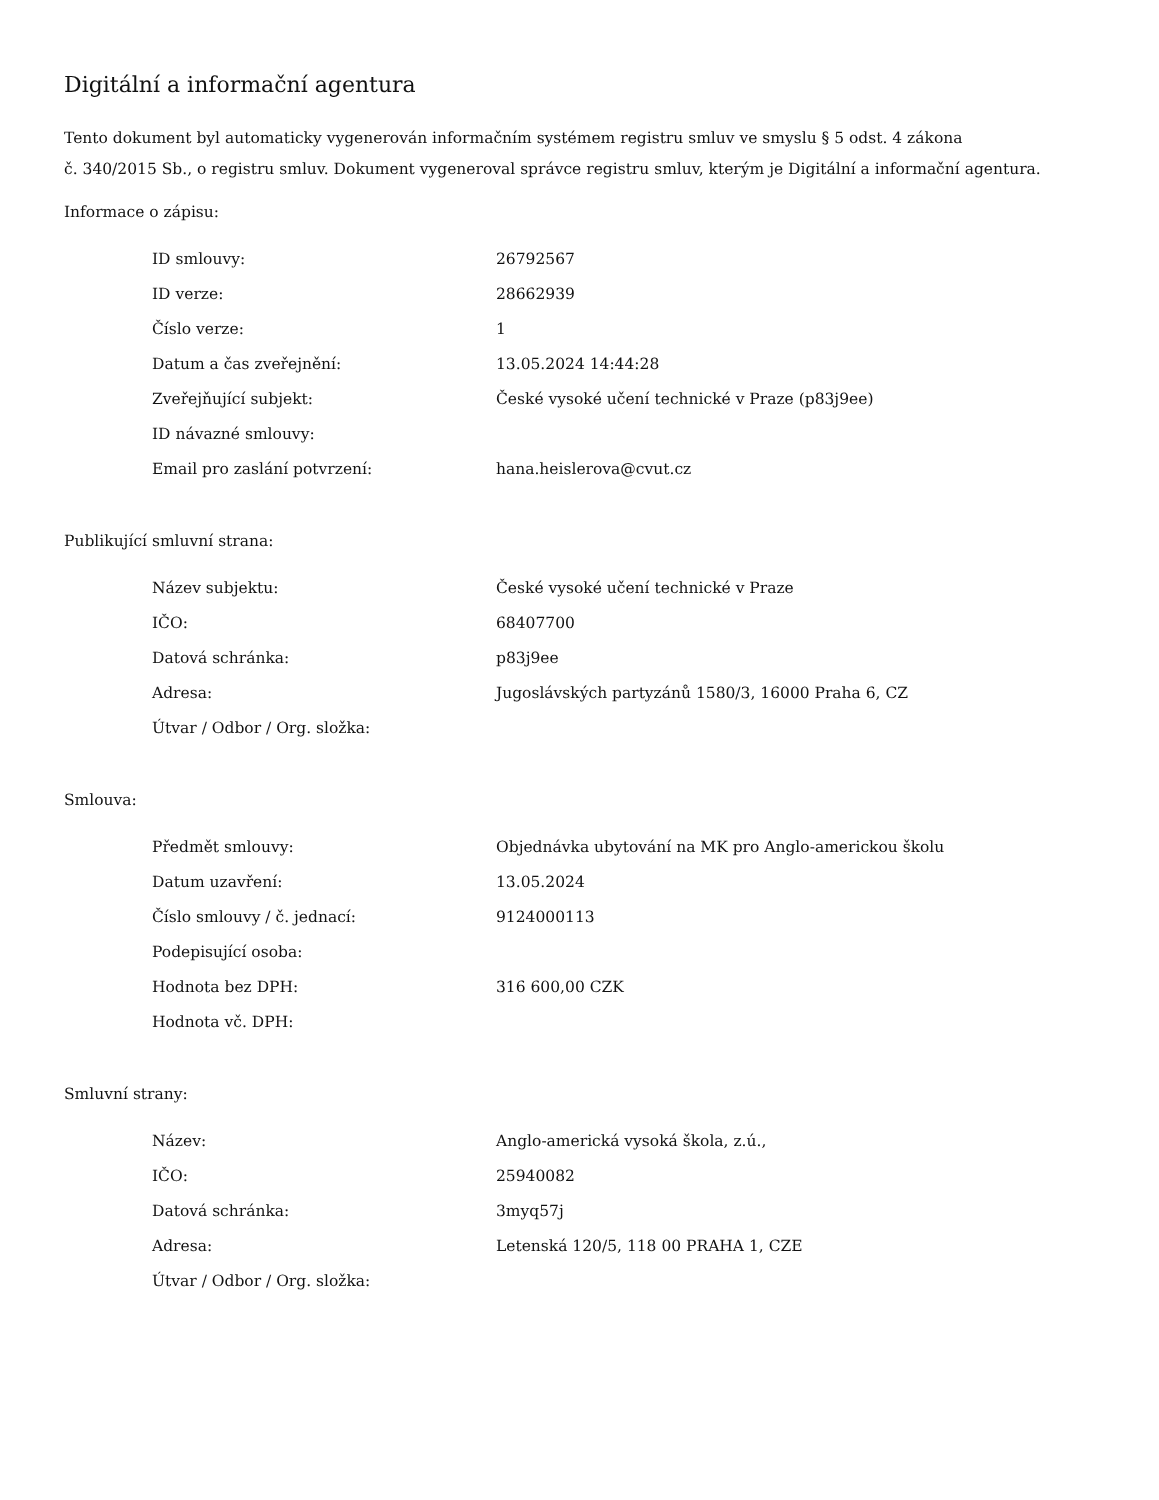Digitální a informační agentura
Tento dokument byl automaticky vygenerován informačním systémem registru smluv ve smyslu § 5 odst. 4 zákona
č. 340/2015 Sb., o registru smluv. Dokument vygeneroval správce registru smluv, kterým je Digitální a informační agentura.
Informace o zápisu:
| ID smlouvy: | 26792567 |
| ID verze: | 28662939 |
| Číslo verze: | 1 |
| Datum a čas zveřejnění: | 13.05.2024 14:44:28 |
| Zveřejňující subjekt: | České vysoké učení technické v Praze (p83j9ee) |
| ID návazné smlouvy: | |
| Email pro zaslání potvrzení: | hana.heislerova@cvut.cz |
Publikující smluvní strana:
| Název subjektu: | České vysoké učení technické v Praze |
| IČO: | 68407700 |
| Datová schránka: | p83j9ee |
| Adresa: | Jugoslávských partyzánů 1580/3, 16000 Praha 6, CZ |
| Útvar / Odbor / Org. složka: | |
Smlouva:
| Předmět smlouvy: | Objednávka ubytování na MK pro Anglo-americkou školu |
| Datum uzavření: | 13.05.2024 |
| Číslo smlouvy / č. jednací: | 9124000113 |
| Podepisující osoba: | |
| Hodnota bez DPH: | 316 600,00 CZK |
| Hodnota vč. DPH: | |
Smluvní strany:
| Název: | Anglo-americká vysoká škola, z.ú., |
| IČO: | 25940082 |
| Datová schránka: | 3myq57j |
| Adresa: | Letenská 120/5, 118 00 PRAHA 1, CZE |
| Útvar / Odbor / Org. složka: | |